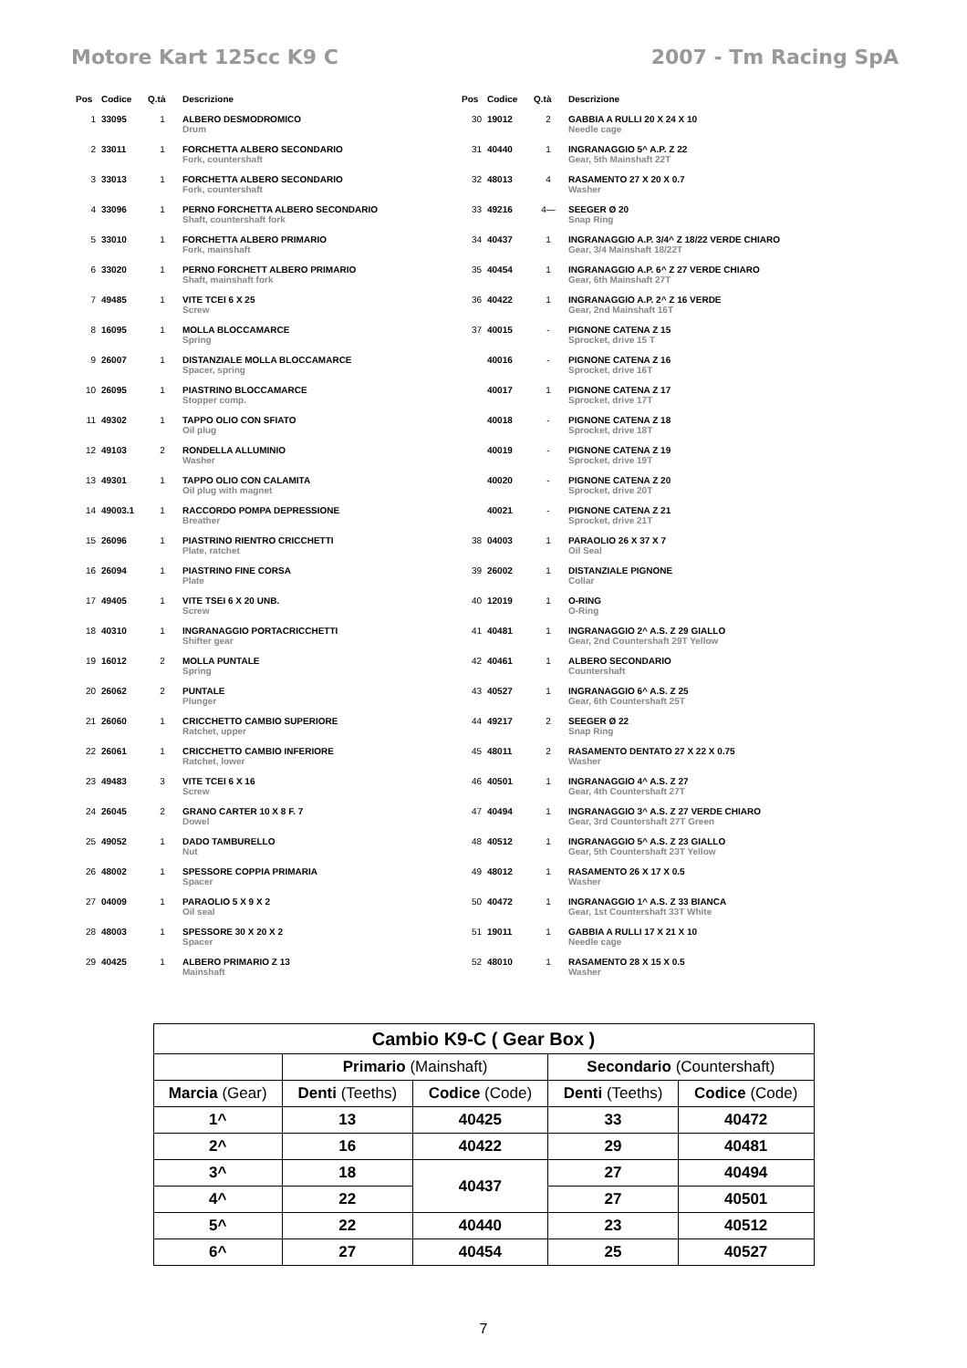Motore Kart 125cc K9 C 2007 - Tm Racing SpA
| Pos | Codice | Q.tà | Descrizione |
| --- | --- | --- | --- |
| 1 | 33095 | 1 | ALBERO DESMODROMICO Drum |
| 2 | 33011 | 1 | FORCHETTA ALBERO SECONDARIO Fork, countershaft |
| 3 | 33013 | 1 | FORCHETTA ALBERO SECONDARIO Fork, countershaft |
| 4 | 33096 | 1 | PERNO FORCHETTA ALBERO SECONDARIO Shaft, countershaft fork |
| 5 | 33010 | 1 | FORCHETTA ALBERO PRIMARIO Fork, mainshaft |
| 6 | 33020 | 1 | PERNO FORCHETT ALBERO PRIMARIO Shaft, mainshaft fork |
| 7 | 49485 | 1 | VITE TCEI 6 X 25 Screw |
| 8 | 16095 | 1 | MOLLA BLOCCAMARCE Spring |
| 9 | 26007 | 1 | DISTANZIALE MOLLA BLOCCAMARCE Spacer, spring |
| 10 | 26095 | 1 | PIASTRINO BLOCCAMARCE Stopper comp. |
| 11 | 49302 | 1 | TAPPO OLIO CON SFIATO Oil plug |
| 12 | 49103 | 2 | RONDELLA ALLUMINIO Washer |
| 13 | 49301 | 1 | TAPPO OLIO CON CALAMITA Oil plug with magnet |
| 14 | 49003.1 | 1 | RACCORDO POMPA DEPRESSIONE Breather |
| 15 | 26096 | 1 | PIASTRINO RIENTRO CRICCHETTI Plate, ratchet |
| 16 | 26094 | 1 | PIASTRINO FINE CORSA Plate |
| 17 | 49405 | 1 | VITE TSEI 6 X 20 UNB. Screw |
| 18 | 40310 | 1 | INGRANAGGIO PORTACRICCHETTI Shifter gear |
| 19 | 16012 | 2 | MOLLA PUNTALE Spring |
| 20 | 26062 | 2 | PUNTALE Plunger |
| 21 | 26060 | 1 | CRICCHETTO CAMBIO SUPERIORE Ratchet, upper |
| 22 | 26061 | 1 | CRICCHETTO CAMBIO INFERIORE Ratchet, lower |
| 23 | 49483 | 3 | VITE TCEI 6 X 16 Screw |
| 24 | 26045 | 2 | GRANO CARTER 10 X 8 F. 7 Dowel |
| 25 | 49052 | 1 | DADO TAMBURELLO Nut |
| 26 | 48002 | 1 | SPESSORE COPPIA PRIMARIA Spacer |
| 27 | 04009 | 1 | PARAOLIO 5 X 9 X 2 Oil seal |
| 28 | 48003 | 1 | SPESSORE 30 X 20 X 2 Spacer |
| 29 | 40425 | 1 | ALBERO PRIMARIO Z 13 Mainshaft |
| Pos | Codice | Q.tà | Descrizione |
| --- | --- | --- | --- |
| 30 | 19012 | 2 | GABBIA A RULLI 20 X 24 X 10 Needle cage |
| 31 | 40440 | 1 | INGRANAGGIO 5^ A.P. Z 22 Gear, 5th Mainshaft 22T |
| 32 | 48013 | 4 | RASAMENTO 27 X 20 X 0.7 Washer |
| 33 | 49216 | 4— | SEEGER Ø 20 Snap Ring |
| 34 | 40437 | 1 | INGRANAGGIO A.P. 3/4^ Z 18/22 VERDE CHIARO Gear, 3/4 Mainshaft 18/22T |
| 35 | 40454 | 1 | INGRANAGGIO A.P. 6^ Z 27 VERDE CHIARO Gear, 6th Mainshaft 27T |
| 36 | 40422 | 1 | INGRANAGGIO A.P. 2^ Z 16 VERDE Gear, 2nd Mainshaft 16T |
| 37 | 40015 | - | PIGNONE CATENA Z 15 Sprocket, drive 15 T |
| | 40016 | - | PIGNONE CATENA Z 16 Sprocket, drive 16T |
| | 40017 | 1 | PIGNONE CATENA Z 17 Sprocket, drive 17T |
| | 40018 | - | PIGNONE CATENA Z 18 Sprocket, drive 18T |
| | 40019 | - | PIGNONE CATENA Z 19 Sprocket, drive 19T |
| | 40020 | - | PIGNONE CATENA Z 20 Sprocket, drive 20T |
| | 40021 | - | PIGNONE CATENA Z 21 Sprocket, drive 21T |
| 38 | 04003 | 1 | PARAOLIO 26 X 37 X 7 Oil Seal |
| 39 | 26002 | 1 | DISTANZIALE PIGNONE Collar |
| 40 | 12019 | 1 | O-RING O-Ring |
| 41 | 40481 | 1 | INGRANAGGIO 2^ A.S. Z 29 GIALLO Gear, 2nd Countershaft 29T Yellow |
| 42 | 40461 | 1 | ALBERO SECONDARIO Countershaft |
| 43 | 40527 | 1 | INGRANAGGIO 6^ A.S. Z 25 Gear, 6th Countershaft 25T |
| 44 | 49217 | 2 | SEEGER Ø 22 Snap Ring |
| 45 | 48011 | 2 | RASAMENTO DENTATO 27 X 22 X 0.75 Washer |
| 46 | 40501 | 1 | INGRANAGGIO 4^ A.S. Z 27 Gear, 4th Countershaft 27T |
| 47 | 40494 | 1 | INGRANAGGIO 3^ A.S. Z 27 VERDE CHIARO Gear, 3rd Countershaft 27T Green |
| 48 | 40512 | 1 | INGRANAGGIO 5^ A.S. Z 23 GIALLO Gear, 5th Countershaft 23T Yellow |
| 49 | 48012 | 1 | RASAMENTO 26 X 17 X 0.5 Washer |
| 50 | 40472 | 1 | INGRANAGGIO 1^ A.S. Z 33 BIANCA Gear, 1st Countershaft 33T White |
| 51 | 19011 | 1 | GABBIA A RULLI 17 X 21 X 10 Needle cage |
| 52 | 48010 | 1 | RASAMENTO 28 X 15 X 0.5 Washer |
| Cambio K9-C ( Gear Box ) | | | | |
| | Primario (Mainshaft) | | Secondario (Countershaft) | |
| Marcia (Gear) | Denti (Teeths) | Codice (Code) | Denti (Teeths) | Codice (Code) |
| 1^ | 13 | 40425 | 33 | 40472 |
| 2^ | 16 | 40422 | 29 | 40481 |
| 3^ | 18 | 40437 | 27 | 40494 |
| 4^ | 22 | | 27 | 40501 |
| 5^ | 22 | 40440 | 23 | 40512 |
| 6^ | 27 | 40454 | 25 | 40527 |
7